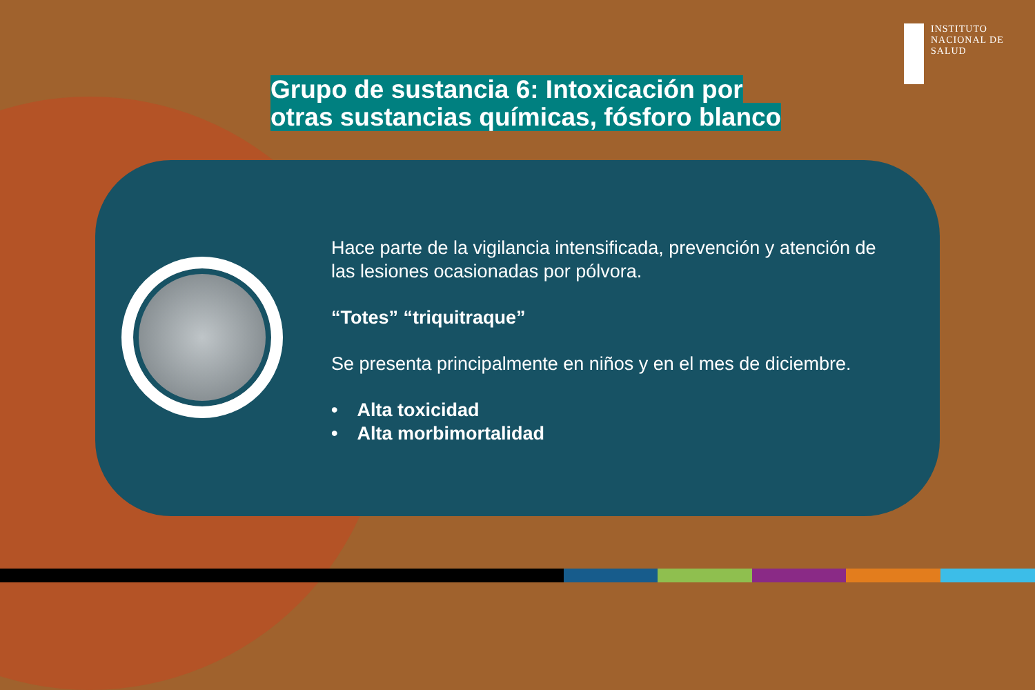INSTITUTO
NACIONAL DE
SALUD
Grupo de sustancia 6: Intoxicación por otras sustancias químicas, fósforo blanco
Hace parte de la vigilancia intensificada, prevención y atención de las lesiones ocasionadas por pólvora.
“Totes” “triquitraque”
Se presenta principalmente en niños y en el mes de diciembre.
• Alta toxicidad
• Alta morbimortalidad